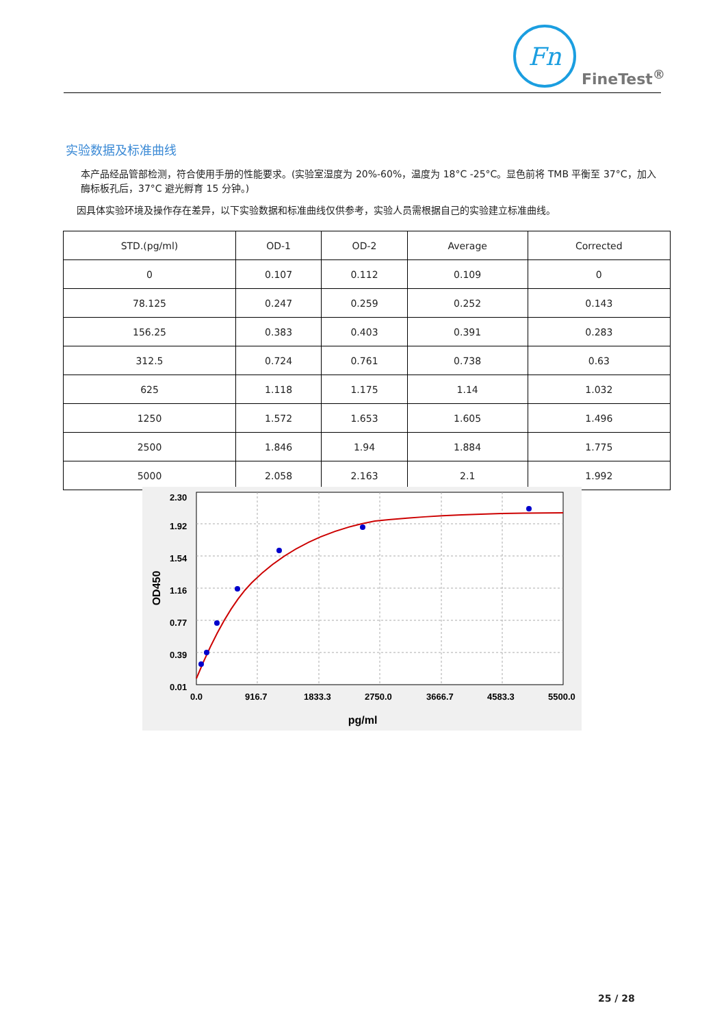Fn
FineTest<sup>®</sup>
实验数据及标准曲线
本产品经品管部检测，符合使用手册的性能要求。(实验室湿度为 20%-60%，温度为 18°C -25°C。显色前将 TMB 平衡至 37°C，加入酶标板孔后，37°C 避光孵育 15 分钟。)
因具体实验环境及操作存在差异，以下实验数据和标准曲线仅供参考，实验人员需根据自己的实验建立标准曲线。
| STD.(pg/ml) | OD-1 | OD-2 | Average | Corrected |
| --- | --- | --- | --- | --- |
| 0 | 0.107 | 0.112 | 0.109 | 0 |
| 78.125 | 0.247 | 0.259 | 0.252 | 0.143 |
| 156.25 | 0.383 | 0.403 | 0.391 | 0.283 |
| 312.5 | 0.724 | 0.761 | 0.738 | 0.63 |
| 625 | 1.118 | 1.175 | 1.14 | 1.032 |
| 1250 | 1.572 | 1.653 | 1.605 | 1.496 |
| 2500 | 1.846 | 1.94 | 1.884 | 1.775 |
| 5000 | 2.058 | 2.163 | 2.1 | 1.992 |
2.30
1.92
1.54
1.16
0.77
0.39
0.01
0.0
916.7
1833.3
2750.0
3666.7
4583.3
5500.0
pg/ml
OD450
25 / 28